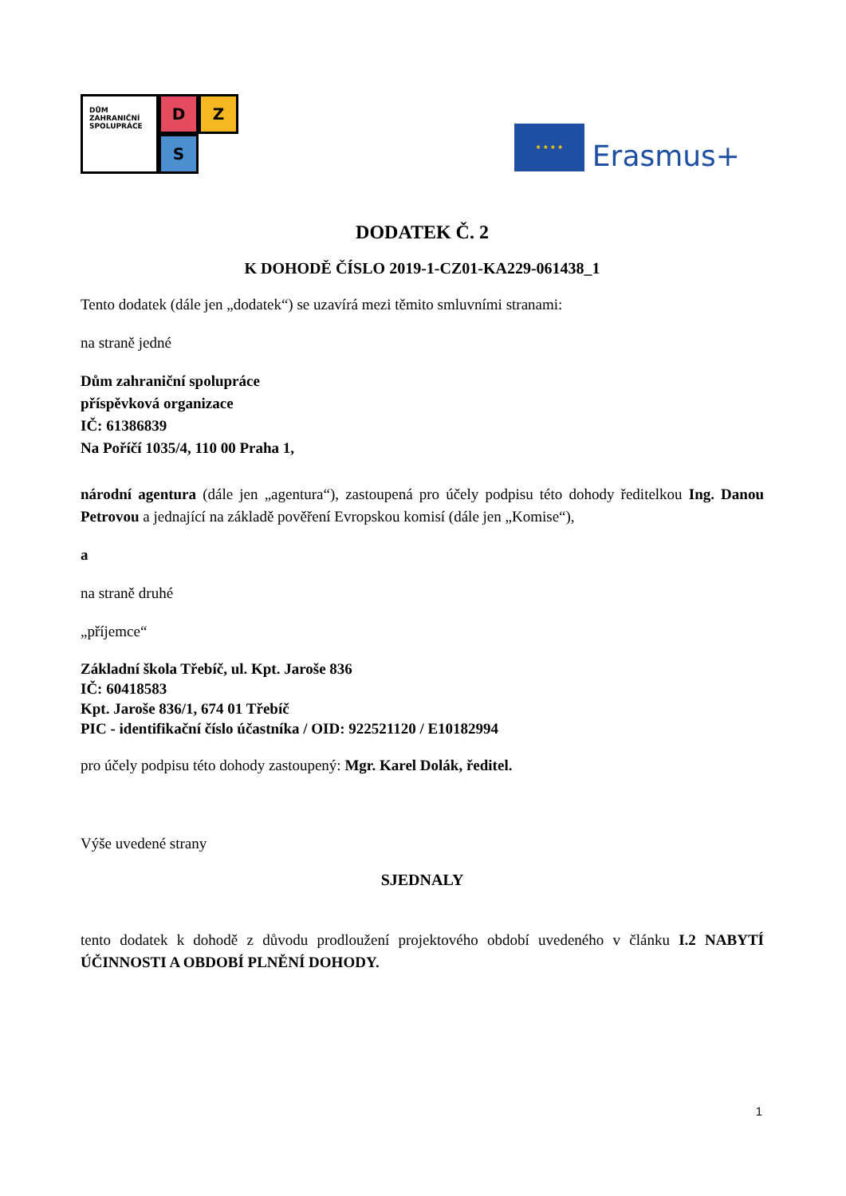DŮM
ZAHRANIČNÍ
SPOLUPRÁCE
D
Z
S
★ ★ ★ ★
Erasmus+
DODATEK Č. 2
K DOHODĚ ČÍSLO 2019-1-CZ01-KA229-061438_1
Tento dodatek (dále jen „dodatek“) se uzavírá mezi těmito smluvními stranami:
na straně jedné
Dům zahraniční spolupráce
příspěvková organizace
IČ: 61386839
Na Poříčí 1035/4, 110 00 Praha 1,
národní agentura (dále jen „agentura“), zastoupená pro účely podpisu této dohody ředitelkou Ing. Danou Petrovou a jednající na základě pověření Evropskou komisí (dále jen „Komise“),
a
na straně druhé
„příjemce“
Základní škola Třebíč, ul. Kpt. Jaroše 836
IČ: 60418583
Kpt. Jaroše 836/1, 674 01 Třebíč
PIC - identifikační číslo účastníka / OID: 922521120 / E10182994
pro účely podpisu této dohody zastoupený: Mgr. Karel Dolák, ředitel.
Výše uvedené strany
SJEDNALY
tento dodatek k dohodě z důvodu prodloužení projektového období uvedeného v článku I.2 NABYTÍ ÚČINNOSTI A OBDOBÍ PLNĚNÍ DOHODY.
1